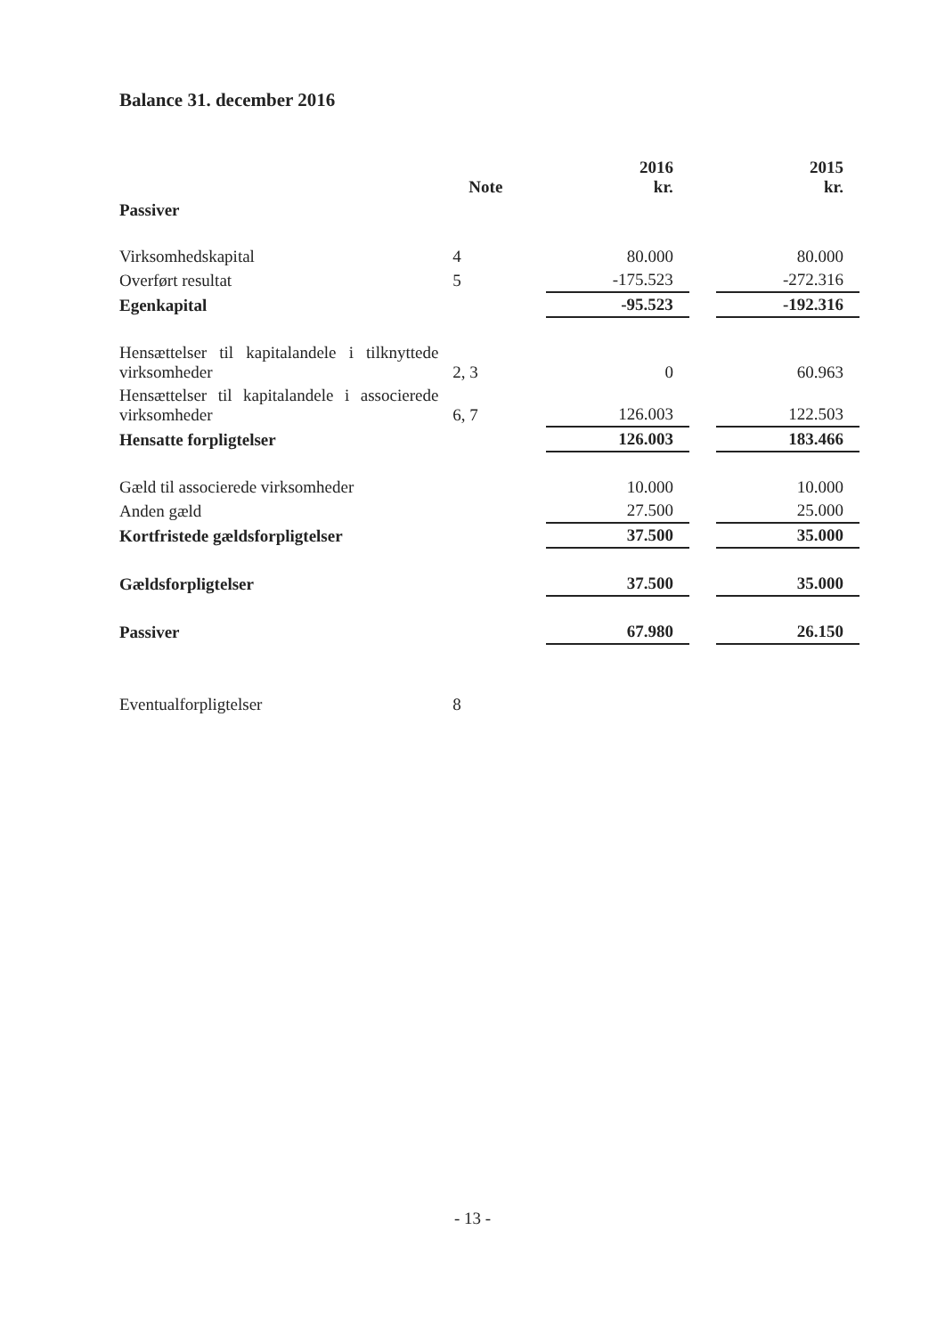Balance 31. december 2016
| | Note | 2016 kr. | | 2015 kr. |
| --- | --- | --- | --- | --- |
| Passiver | | | | |
| Virksomhedskapital | 4 | 80.000 | | 80.000 |
| Overført resultat | 5 | -175.523 | | -272.316 |
| Egenkapital | | -95.523 | | -192.316 |
| Hensættelser til kapitalandele i tilknyttede virksomheder | 2, 3 | 0 | | 60.963 |
| Hensættelser til kapitalandele i associerede virksomheder | 6, 7 | 126.003 | | 122.503 |
| Hensatte forpligtelser | | 126.003 | | 183.466 |
| Gæld til associerede virksomheder | | 10.000 | | 10.000 |
| Anden gæld | | 27.500 | | 25.000 |
| Kortfristede gældsforpligtelser | | 37.500 | | 35.000 |
| Gældsforpligtelser | | 37.500 | | 35.000 |
| Passiver | | 67.980 | | 26.150 |
| Eventualforpligtelser | 8 | | | |
- 13 -